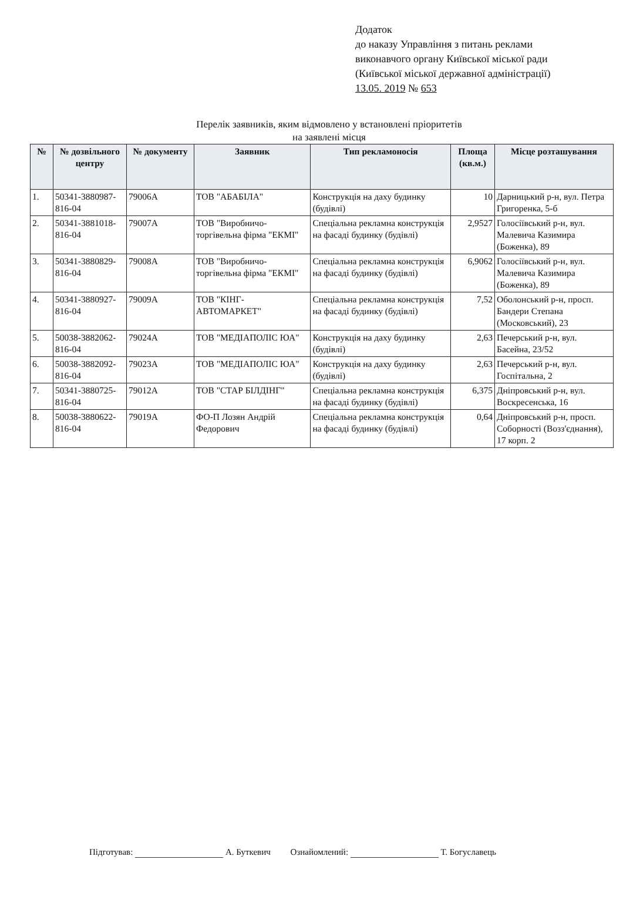Додаток
до наказу Управління з питань реклами
виконавчого органу Київської міської ради
(Київської міської державної адміністрації)
13.05. 2019 № 653
Перелік заявників, яким відмовлено у встановлені пріоритетів
на заявлені місця
| № | № дозвільного центру | № документу | Заявник | Тип рекламоносія | Площа (кв.м.) | Місце розташування |
| --- | --- | --- | --- | --- | --- | --- |
| 1. | 50341-3880987-816-04 | 79006А | ТОВ "АБАБІЛА" | Конструкція на даху будинку (будівлі) | 10 | Дарницький р-н, вул. Петра Григоренка, 5-б |
| 2. | 50341-3881018-816-04 | 79007А | ТОВ "Виробничо-торгівельна фірма "ЕКМІ" | Спеціальна рекламна конструкція на фасаді будинку (будівлі) | 2,9527 | Голосіївський р-н, вул. Малевича Казимира (Боженка), 89 |
| 3. | 50341-3880829-816-04 | 79008А | ТОВ "Виробничо-торгівельна фірма "ЕКМІ" | Спеціальна рекламна конструкція на фасаді будинку (будівлі) | 6,9062 | Голосіївський р-н, вул. Малевича Казимира (Боженка), 89 |
| 4. | 50341-3880927-816-04 | 79009А | ТОВ "КІНГ-АВТОМАРКЕТ" | Спеціальна рекламна конструкція на фасаді будинку (будівлі) | 7,52 | Оболонський р-н, просп. Бандери Степана (Московський), 23 |
| 5. | 50038-3882062-816-04 | 79024А | ТОВ "МЕДІАПОЛІС ЮА" | Конструкція на даху будинку (будівлі) | 2,63 | Печерський р-н, вул. Басейна, 23/52 |
| 6. | 50038-3882092-816-04 | 79023А | ТОВ "МЕДІАПОЛІС ЮА" | Конструкція на даху будинку (будівлі) | 2,63 | Печерський р-н, вул. Госпітальна, 2 |
| 7. | 50341-3880725-816-04 | 79012А | ТОВ "СТАР БІЛДІНГ" | Спеціальна рекламна конструкція на фасаді будинку (будівлі) | 6,375 | Дніпровський р-н, вул. Воскресенська, 16 |
| 8. | 50038-3880622-816-04 | 79019А | ФО-П Лозян Андрій Федорович | Спеціальна рекламна конструкція на фасаді будинку (будівлі) | 0,64 | Дніпровський р-н, просп. Соборності (Возз'єднання), 17 корп. 2 |
Підготував: А. Буткевич Ознайомлений: Т. Богуславець